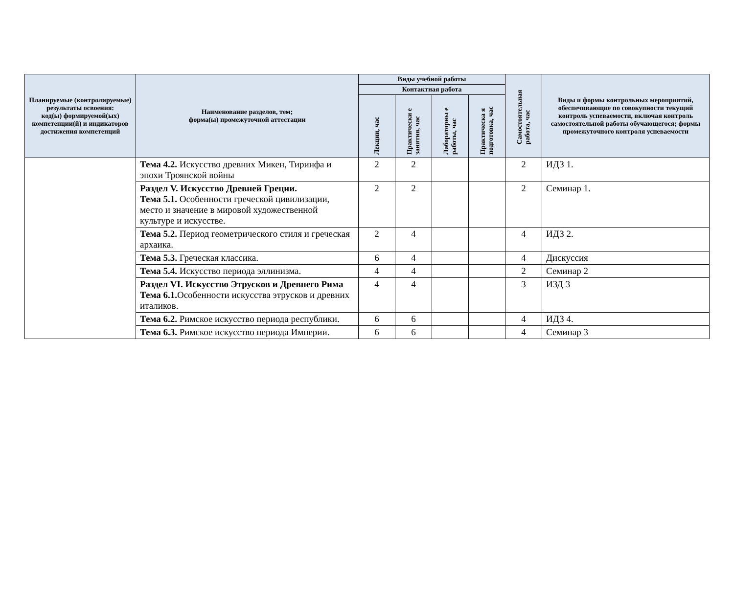| Планируемые (контролируемые) результаты освоения: код(ы) формируемой(ых) компетенции(й) и индикаторов достижения компетенций | Наименование разделов, тем; форма(ы) промежуточной аттестации | Виды учебной работы | | | | Самостоятельная работа, час | Виды и формы контрольных мероприятий, обеспечивающие по совокупности текущий контроль успеваемости, включая контроль самостоятельной работы обучающегося; формы промежуточного контроля успеваемости |
| --- | --- | --- | --- | --- | --- | --- | --- |
| | | Контактная работа | | | | | |
| | | Лекции, час | Практически е занятия, час | Лабораторны е работы, час | Практическа я подготовка, час | | |
| | Тема 4.2. Искусство древних Микен, Тиринфа и эпохи Троянской войны | 2 | 2 | | | 2 | ИДЗ 1. |
| | Раздел V. Искусство Древней Греции. Тема 5.1. Особенности греческой цивилизации, место и значение в мировой художественной культуре и искусстве. | 2 | 2 | | | 2 | Семинар 1. |
| | Тема 5.2. Период геометрического стиля и греческая архаика. | 2 | 4 | | | 4 | ИДЗ 2. |
| | Тема 5.3. Греческая классика. | 6 | 4 | | | 4 | Дискуссия |
| | Тема 5.4. Искусство периода эллинизма. | 4 | 4 | | | 2 | Семинар 2 |
| | Раздел VI. Искусство Этрусков и Древнего Рима Тема 6.1. Особенности искусства этрусков и древних италиков. | 4 | 4 | | | 3 | ИЗД 3 |
| | Тема 6.2. Римское искусство периода республики. | 6 | 6 | | | 4 | ИДЗ 4. |
| | Тема 6.3. Римское искусство периода Империи. | 6 | 6 | | | 4 | Семинар 3 |